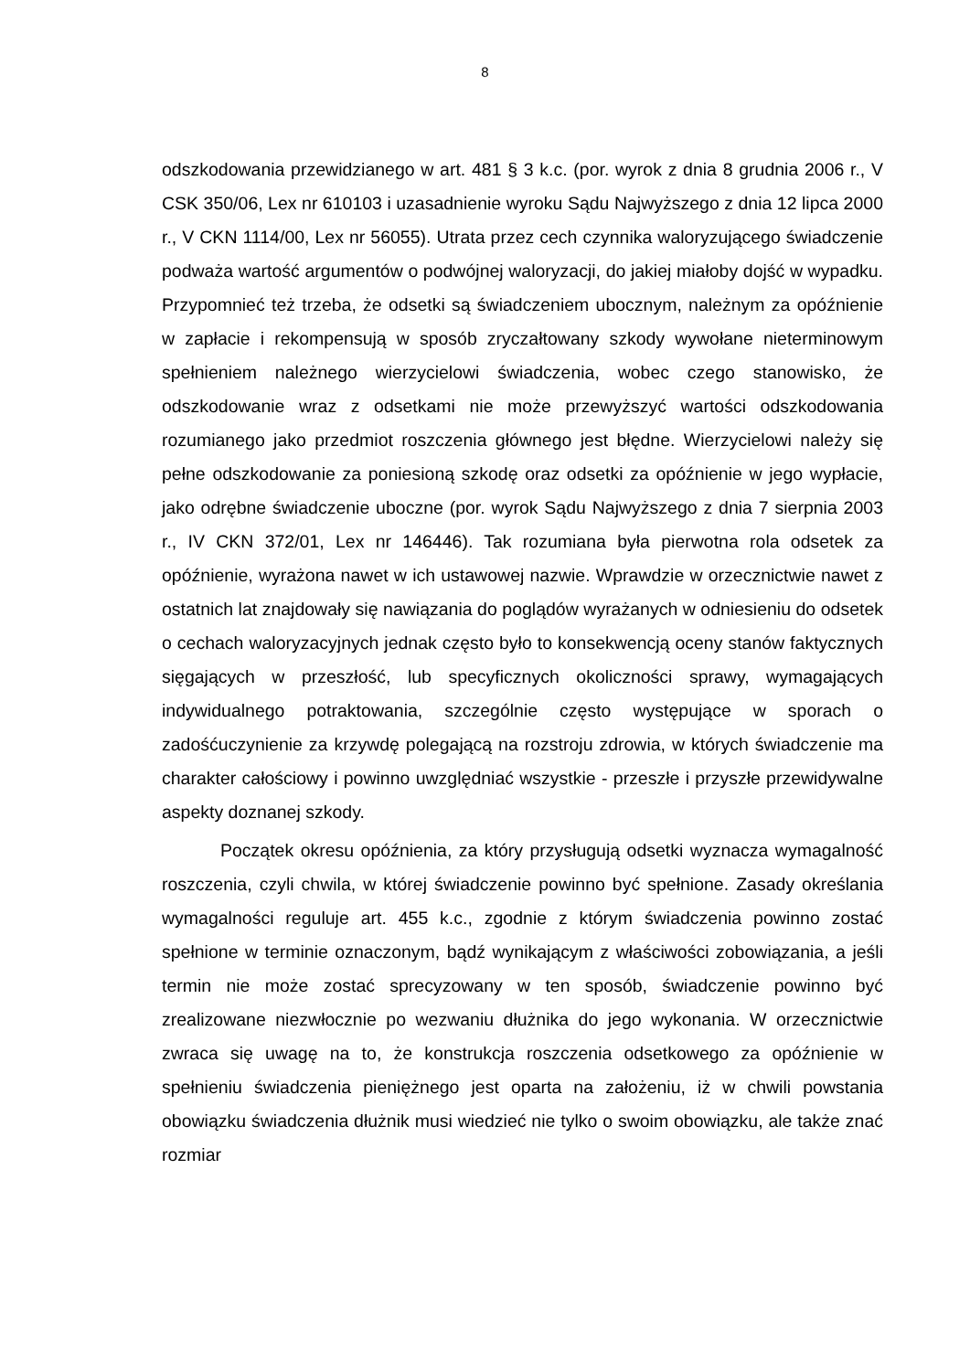8
odszkodowania przewidzianego w art. 481 § 3 k.c. (por. wyrok z dnia 8 grudnia 2006 r., V CSK 350/06, Lex nr 610103 i uzasadnienie wyroku Sądu Najwyższego z dnia 12 lipca 2000 r., V CKN 1114/00, Lex nr 56055). Utrata przez cech czynnika waloryzującego świadczenie podważa wartość argumentów o podwójnej waloryzacji, do jakiej miałoby dojść w wypadku. Przypomnieć też trzeba, że odsetki są świadczeniem ubocznym, należnym za opóźnienie w zapłacie i rekompensują w sposób zryczałtowany szkody wywołane nieterminowym spełnieniem należnego wierzycielowi świadczenia, wobec czego stanowisko, że odszkodowanie wraz z odsetkami nie może przewyższyć wartości odszkodowania rozumianego jako przedmiot roszczenia głównego jest błędne. Wierzycielowi należy się pełne odszkodowanie za poniesioną szkodę oraz odsetki za opóźnienie w jego wypłacie, jako odrębne świadczenie uboczne (por. wyrok Sądu Najwyższego z dnia 7 sierpnia 2003 r., IV CKN 372/01, Lex nr 146446). Tak rozumiana była pierwotna rola odsetek za opóźnienie, wyrażona nawet w ich ustawowej nazwie. Wprawdzie w orzecznictwie nawet z ostatnich lat znajdowały się nawiązania do poglądów wyrażanych w odniesieniu do odsetek o cechach waloryzacyjnych jednak często było to konsekwencją oceny stanów faktycznych sięgających w przeszłość, lub specyficznych okoliczności sprawy, wymagających indywidualnego potraktowania, szczególnie często występujące w sporach o zadośćuczynienie za krzywdę polegającą na rozstroju zdrowia, w których świadczenie ma charakter całościowy i powinno uwzględniać wszystkie - przeszłe i przyszłe przewidywalne aspekty doznanej szkody.
Początek okresu opóźnienia, za który przysługują odsetki wyznacza wymagalność roszczenia, czyli chwila, w której świadczenie powinno być spełnione. Zasady określania wymagalności reguluje art. 455 k.c., zgodnie z którym świadczenia powinno zostać spełnione w terminie oznaczonym, bądź wynikającym z właściwości zobowiązania, a jeśli termin nie może zostać sprecyzowany w ten sposób, świadczenie powinno być zrealizowane niezwłocznie po wezwaniu dłużnika do jego wykonania. W orzecznictwie zwraca się uwagę na to, że konstrukcja roszczenia odsetkowego za opóźnienie w spełnieniu świadczenia pieniężnego jest oparta na założeniu, iż w chwili powstania obowiązku świadczenia dłużnik musi wiedzieć nie tylko o swoim obowiązku, ale także znać rozmiar